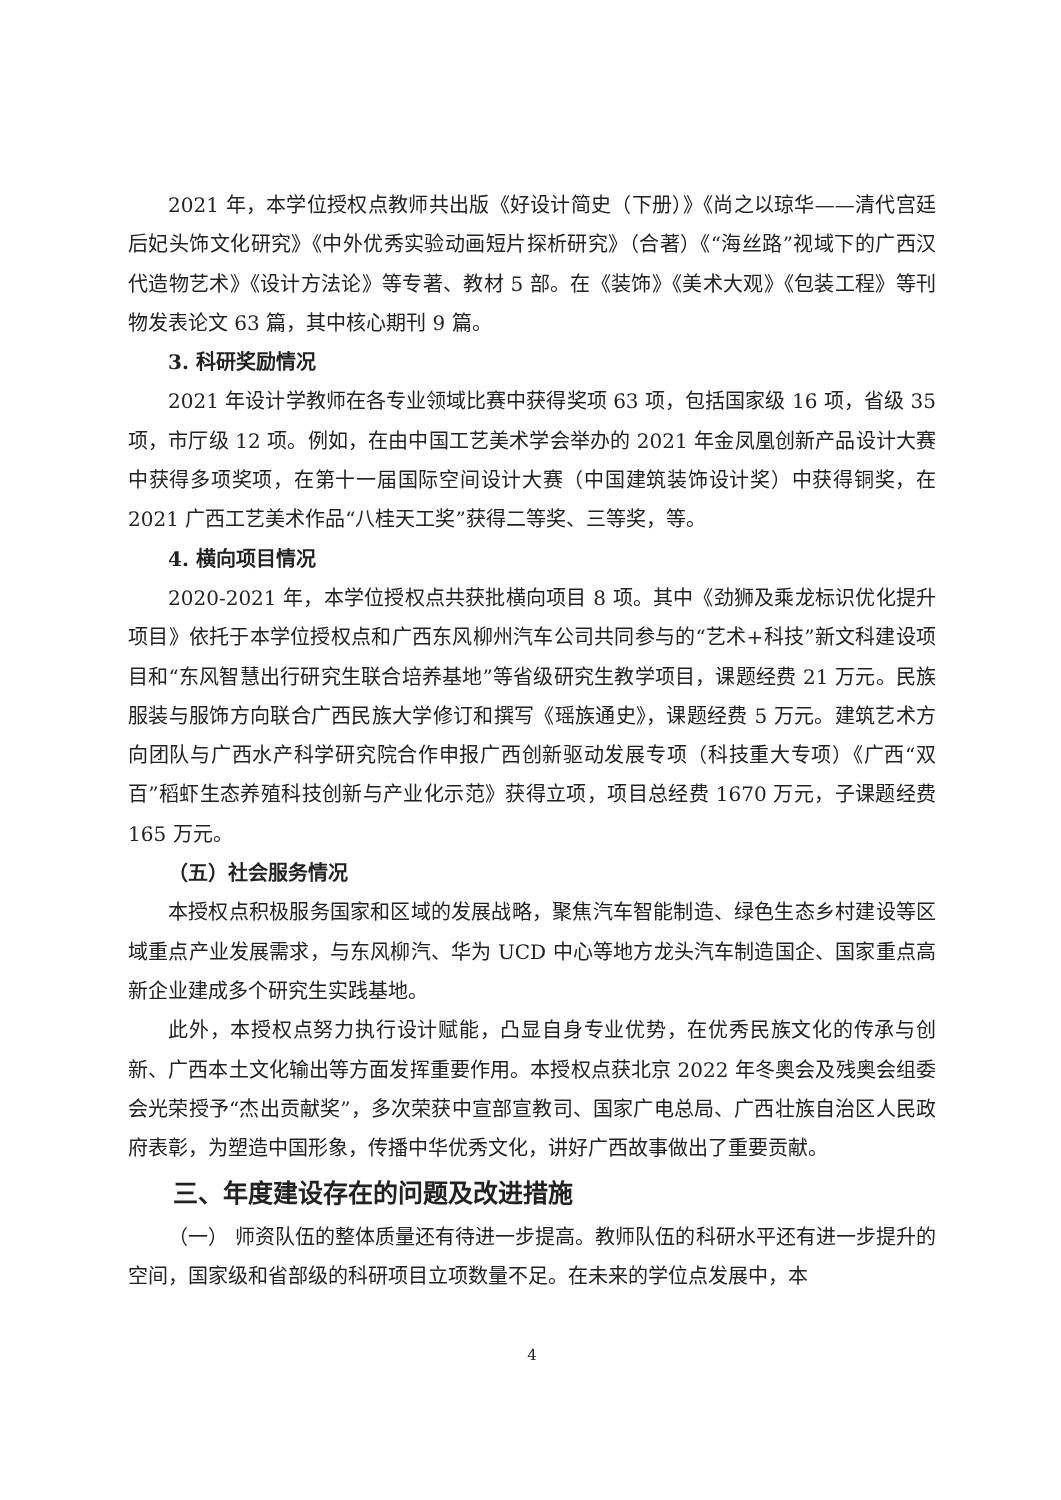2021 年，本学位授权点教师共出版《好设计简史（下册）》《尚之以琼华——清代宫廷后妃头饰文化研究》《中外优秀实验动画短片探析研究》（合著）《“海丝路”视域下的广西汉代造物艺术》《设计方法论》等专著、教材 5 部。在《装饰》《美术大观》《包装工程》等刊物发表论文 63 篇，其中核心期刊 9 篇。
3. 科研奖励情况
2021 年设计学教师在各专业领域比赛中获得奖项 63 项，包括国家级 16 项，省级 35 项，市厅级 12 项。例如，在由中国工艺美术学会举办的 2021 年金凤凰创新产品设计大赛中获得多项奖项，在第十一届国际空间设计大赛（中国建筑装饰设计奖）中获得铜奖，在 2021 广西工艺美术作品“八桂天工奖”获得二等奖、三等奖，等。
4. 横向项目情况
2020-2021 年，本学位授权点共获批横向项目 8 项。其中《劲狮及乘龙标识优化提升项目》依托于本学位授权点和广西东风柳州汽车公司共同参与的“艺术+科技”新文科建设项目和“东风智慧出行研究生联合培养基地”等省级研究生教学项目，课题经费 21 万元。民族服装与服饰方向联合广西民族大学修订和撰写《瑶族通史》，课题经费 5 万元。建筑艺术方向团队与广西水产科学研究院合作申报广西创新驱动发展专项（科技重大专项）《广西“双百”稻虾生态养殖科技创新与产业化示范》获得立项，项目总经费 1670 万元，子课题经费 165 万元。
（五）社会服务情况
本授权点积极服务国家和区域的发展战略，聚焦汽车智能制造、绿色生态乡村建设等区域重点产业发展需求，与东风柳汽、华为 UCD 中心等地方龙头汽车制造国企、国家重点高新企业建成多个研究生实践基地。
此外，本授权点努力执行设计赋能，凸显自身专业优势，在优秀民族文化的传承与创新、广西本土文化输出等方面发挥重要作用。本授权点获北京 2022 年冬奥会及残奥会组委会光荣授予“杰出贡献奖”，多次荣获中宣部宣教司、国家广电总局、广西壮族自治区人民政府表彰，为塑造中国形象，传播中华优秀文化，讲好广西故事做出了重要贡献。
三、年度建设存在的问题及改进措施
（一） 师资队伍的整体质量还有待进一步提高。教师队伍的科研水平还有进一步提升的空间，国家级和省部级的科研项目立项数量不足。在未来的学位点发展中，本
4